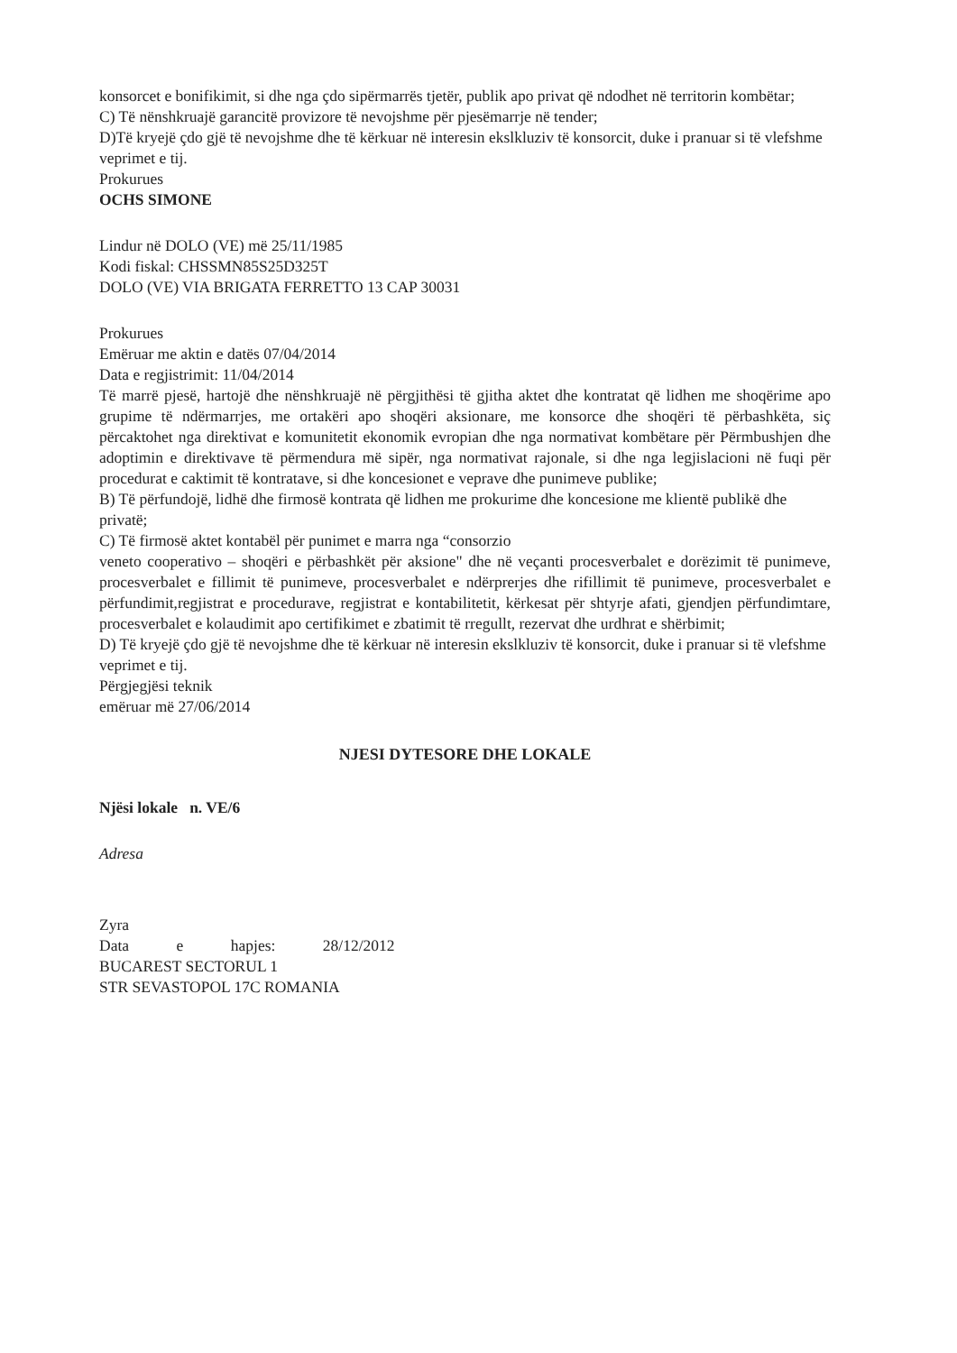konsorcet e bonifikimit, si dhe nga çdo sipërmarrës tjetër, publik apo privat që ndodhet në territorin kombëtar;
C) Të nënshkruajë garancitë provizore të nevojshme për pjesëmarrje në tender;
D)Të kryejë çdo gjë të nevojshme dhe të kërkuar në interesin ekslkluziv të konsorcit, duke i pranuar si të vlefshme veprimet e tij.
Prokurues
OCHS SIMONE
Lindur në DOLO (VE) më 25/11/1985
Kodi fiskal: CHSSMN85S25D325T
DOLO (VE) VIA BRIGATA FERRETTO 13 CAP 30031
Prokurues
Emëruar me aktin e datës 07/04/2014
Data e regjistrimit: 11/04/2014
Të marrë pjesë, hartojë dhe nënshkruajë në përgjithësi të gjitha aktet dhe kontratat që lidhen me shoqërime apo grupime të ndërmarrjes, me ortakëri apo shoqëri aksionare, me konsorce dhe shoqëri të përbashkëta, siç përcaktohet nga direktivat e komunitetit ekonomik evropian dhe nga normativat kombëtare për Përmbushjen dhe adoptimin e direktivave të përmendura më sipër, nga normativat rajonale, si dhe nga legjislacioni në fuqi për procedurat e caktimit të kontratave, si dhe koncesionet e veprave dhe punimeve publike;
B) Të përfundojë, lidhë dhe firmosë kontrata që lidhen me prokurime dhe koncesione me klientë publikë dhe privatë;
C) Të firmosë aktet kontabël për punimet e marra nga “consorzio
veneto cooperativo – shoqëri e përbashkët për aksione" dhe në veçanti procesverbalet e dorëzimit të punimeve, procesverbalet e fillimit të punimeve, procesverbalet e ndërprerjes dhe rifillimit të punimeve, procesverbalet e përfundimit,regjistrat e procedurave, regjistrat e kontabilitetit, kërkesat për shtyrje afati, gjendjen përfundimtare, procesverbalet e kolaudimit apo certifikimet e zbatimit të rregullt, rezervat dhe urdhrat e shërbimit;
D) Të kryejë çdo gjë të nevojshme dhe të kërkuar në interesin ekslkluziv të konsorcit, duke i pranuar si të vlefshme veprimet e tij.
Përgjegjësi teknik
emëruar më 27/06/2014
NJESI DYTESORE DHE LOKALE
Njësi lokale n. VE/6
Adresa
Zyra
Data e hapjes: 28/12/2012
BUCAREST SECTORUL 1
STR SEVASTOPOL 17C ROMANIA